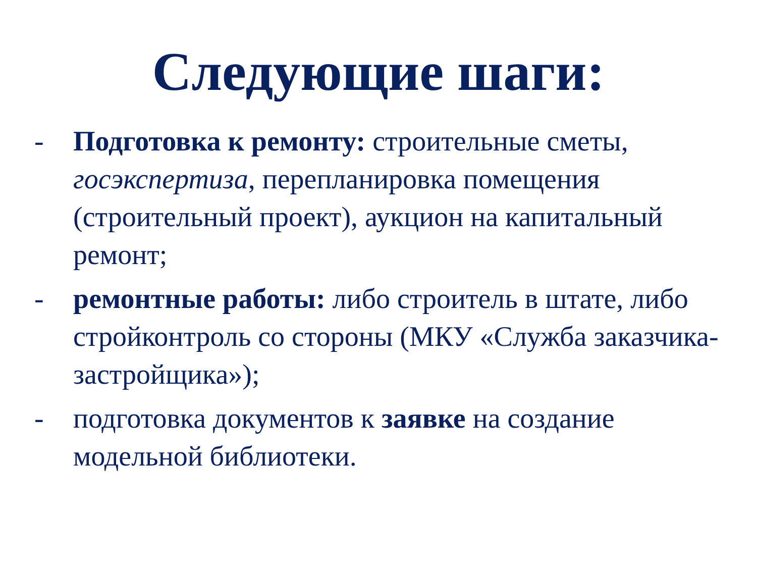Следующие шаги:
- Подготовка к ремонту: строительные сметы, госэкспертиза, перепланировка помещения (строительный проект), аукцион на капитальный ремонт;
- ремонтные работы: либо строитель в штате, либо стройконтроль со стороны (МКУ «Служба заказчика-застройщика»);
- подготовка документов к заявке на создание модельной библиотеки.